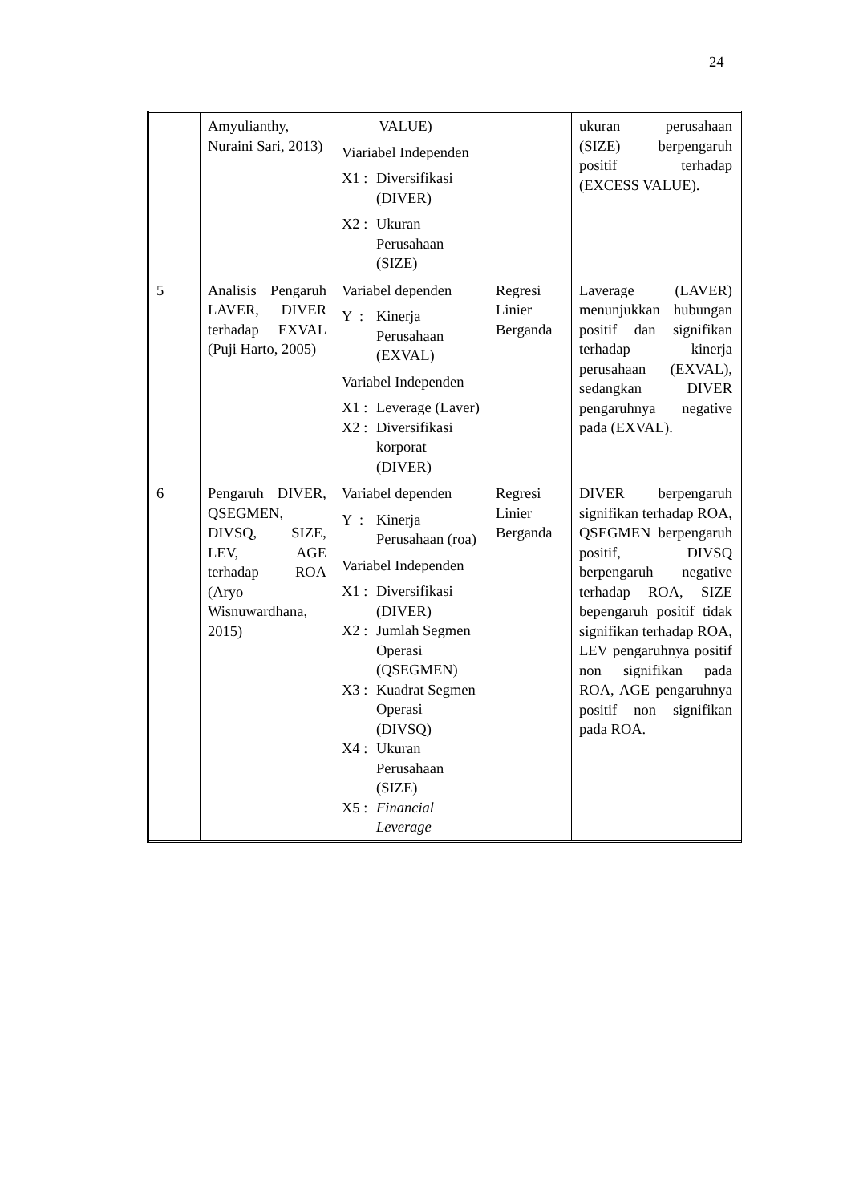24
| | Amyulianthy, Nuraini Sari, 2013) | VALUE) Viariabel Independen X1 : Diversifikasi (DIVER) X2 : Ukuran Perusahaan (SIZE) | | ukuran perusahaan (SIZE) berpengaruh positif terhadap (EXCESS VALUE). |
| 5 | Analisis Pengaruh LAVER, DIVER terhadap EXVAL (Puji Harto, 2005) | Variabel dependen Y : Kinerja Perusahaan (EXVAL) Variabel Independen X1 : Leverage (Laver) X2 : Diversifikasi korporat (DIVER) | Regresi Linier Berganda | Laverage (LAVER) menunjukkan hubungan positif dan signifikan terhadap kinerja perusahaan (EXVAL), sedangkan DIVER pengaruhnya negative pada (EXVAL). |
| 6 | Pengaruh DIVER, QSEGMEN, DIVSQ, SIZE, LEV, AGE terhadap ROA (Aryo Wisnuwardhana, 2015) | Variabel dependen Y : Kinerja Perusahaan (roa) Variabel Independen X1 : Diversifikasi (DIVER) X2 : Jumlah Segmen Operasi (QSEGMEN) X3 : Kuadrat Segmen Operasi (DIVSQ) X4 : Ukuran Perusahaan (SIZE) X5 : Financial Leverage | Regresi Linier Berganda | DIVER berpengaruh signifikan terhadap ROA, QSEGMEN berpengaruh positif, DIVSQ berpengaruh negative terhadap ROA, SIZE bepengaruh positif tidak signifikan terhadap ROA, LEV pengaruhnya positif non signifikan pada ROA, AGE pengaruhnya positif non signifikan pada ROA. |